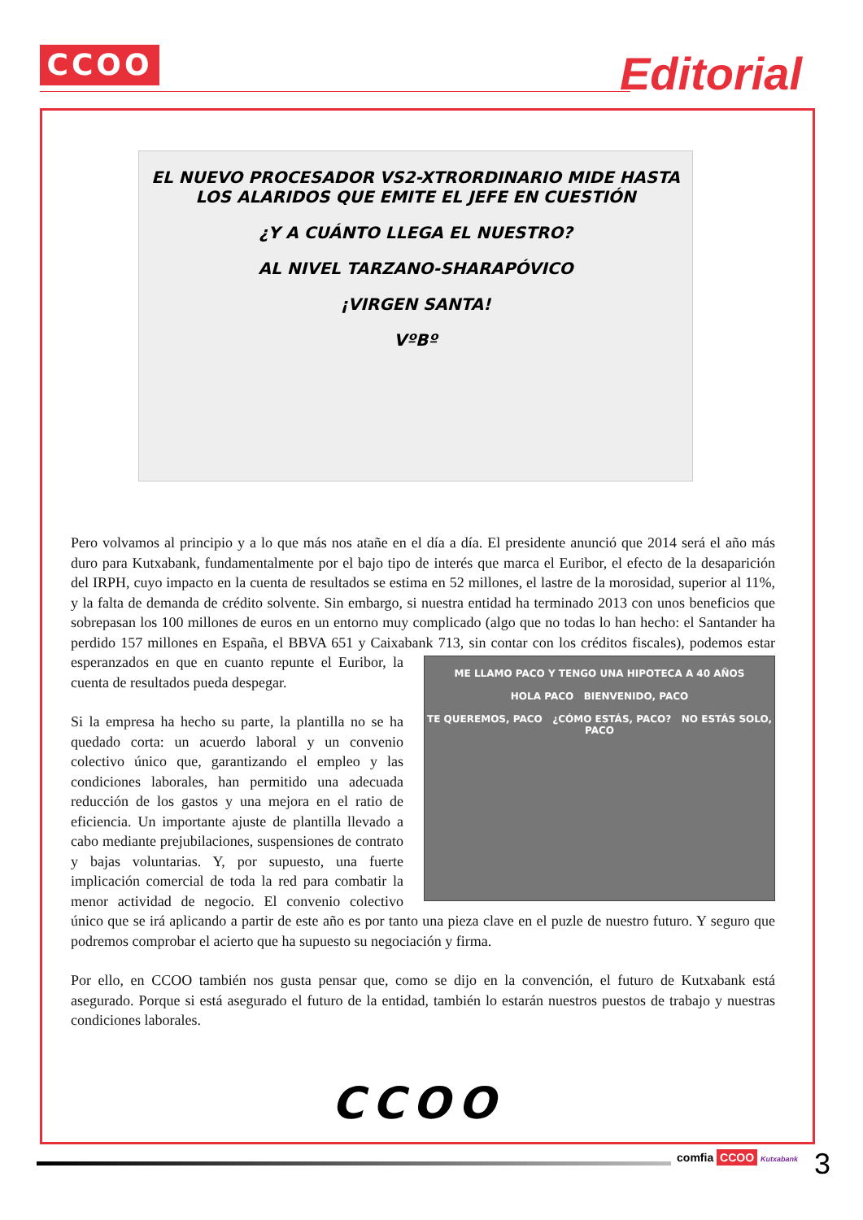CCOO Editorial
EL NUEVO PROCESADOR VS2-XTRORDINARIO MIDE HASTA LOS ALARIDOS QUE EMITE EL JEFE EN CUESTIÓN
¿Y A CUÁNTO LLEGA EL NUESTRO?
AL NIVEL TARZANO-SHARAPÓVICO
¡VIRGEN SANTA!
VºBº
Pero volvamos al principio y a lo que más nos atañe en el día a día. El presidente anunció que 2014 será el año más duro para Kutxabank, fundamentalmente por el bajo tipo de interés que marca el Euribor, el efecto de la desaparición del IRPH, cuyo impacto en la cuenta de resultados se estima en 52 millones, el lastre de la morosidad, superior al 11%, y la falta de demanda de crédito solvente. Sin embargo, si nuestra entidad ha terminado 2013 con unos beneficios que sobrepasan los 100 millones de euros en un entorno muy complicado (algo que no todas lo han hecho: el Santander ha perdido 157 millones en España, el BBVA 651 y Caixabank 713, sin contar con los créditos
ME LLAMO PACO Y TENGO UNA HIPOTECA A 40 AÑOS
HOLA PACO BIENVENIDO, PACO
TE QUEREMOS, PACO ¿CÓMO ESTÁS, PACO? NO ESTÁS SOLO, PACO fiscales), podemos estar esperanzados en que en cuanto repunte el Euribor, la cuenta de resultados pueda despegar.
Si la empresa ha hecho su parte, la plantilla no se ha quedado corta: un acuerdo laboral y un convenio colectivo único que, garantizando el empleo y las condiciones laborales, han permitido una adecuada reducción de los gastos y una mejora en el ratio de eficiencia. Un importante ajuste de plantilla llevado a cabo mediante prejubilaciones, suspensiones de contrato y bajas voluntarias. Y, por supuesto, una fuerte implicación comercial de toda la red para combatir la menor actividad de negocio. El convenio colectivo único que se irá aplicando a partir de este año es por tanto una pieza clave en el puzle de nuestro futuro. Y seguro que podremos comprobar el acierto que ha supuesto su negociación y firma.
Por ello, en CCOO también nos gusta pensar que, como se dijo en la convención, el futuro de Kutxabank está asegurado. Porque si está asegurado el futuro de la entidad, también lo estarán nuestros puestos de trabajo y nuestras condiciones laborales.
CCOO
comfia CCOO Kutxabank 3